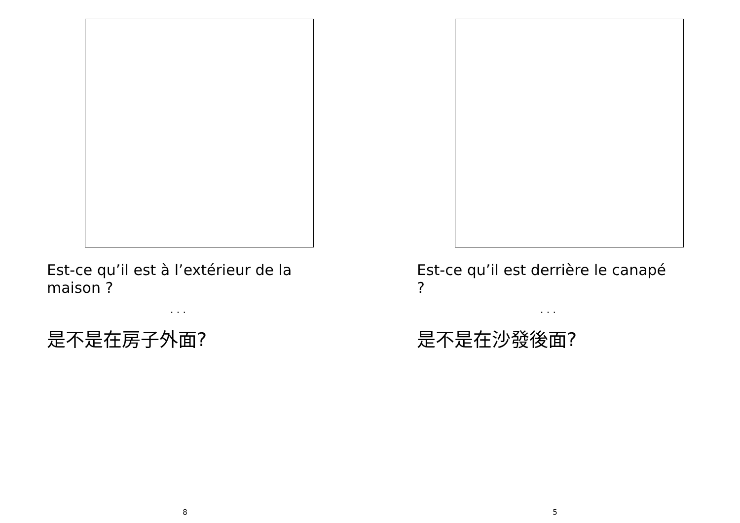Est-ce qu’il est à l’extérieur de la maison ?
. . .
是不是在房子外面?
8
Est-ce qu’il est derrière le canapé ?
. . .
是不是在沙發後面?
5